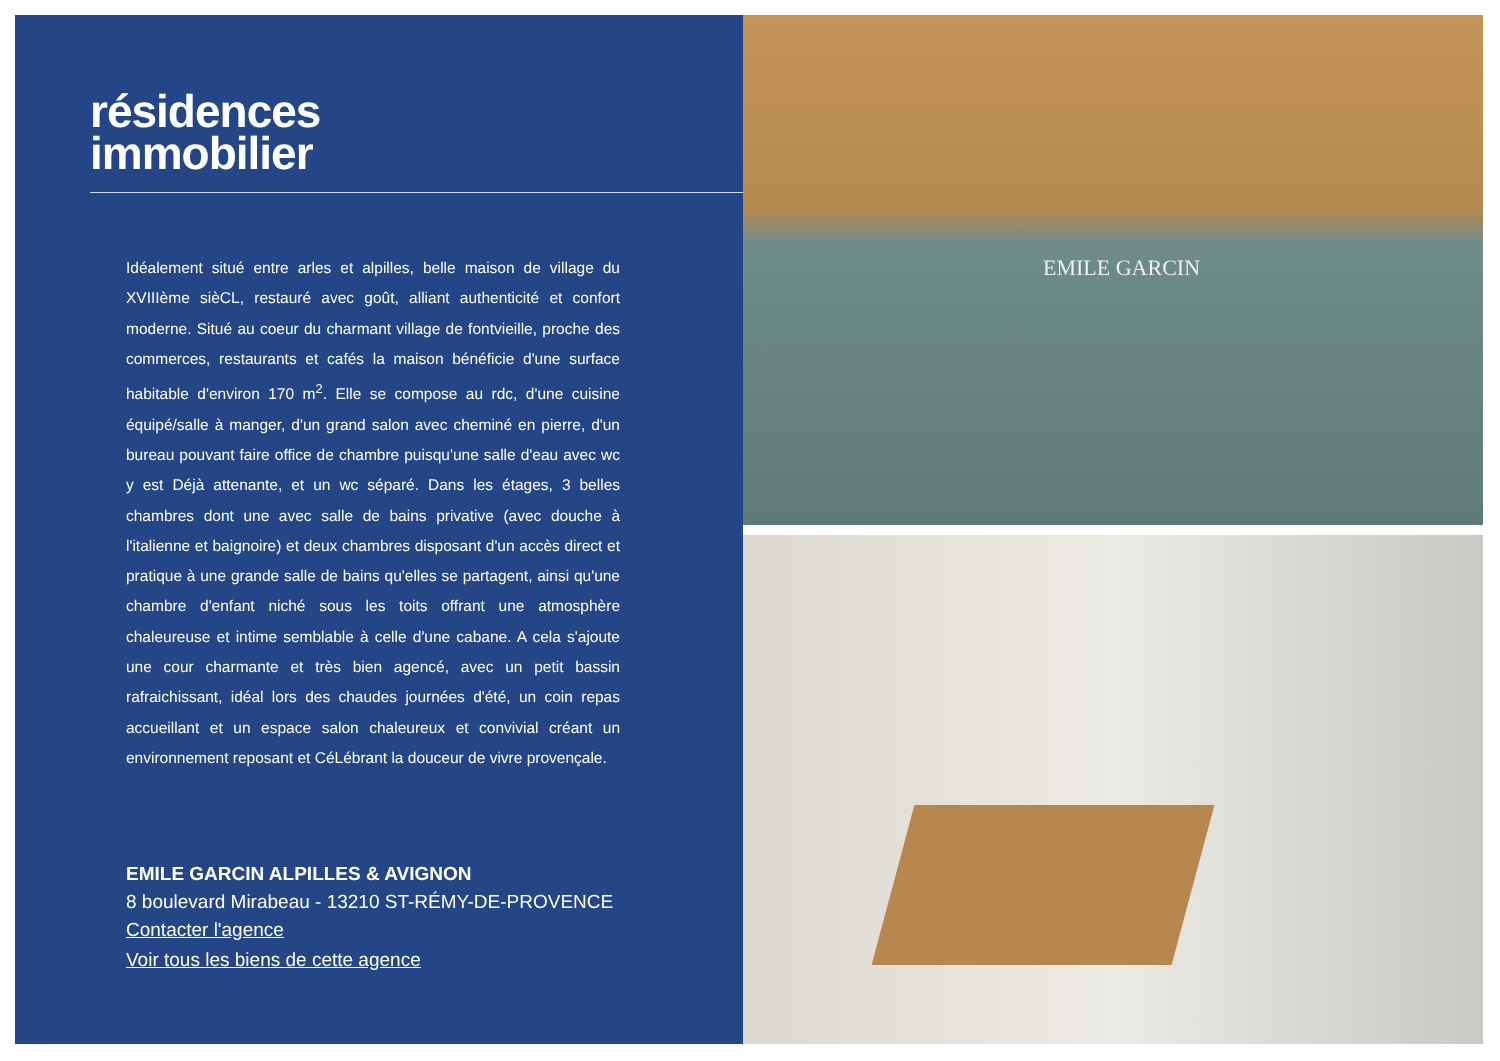résidences
immobilier
Idéalement situé entre arles et alpilles, belle maison de village du XVIIIème sièCL, restauré avec goût, alliant authenticité et confort moderne. Situé au coeur du charmant village de fontvieille, proche des commerces, restaurants et cafés la maison bénéficie d'une surface habitable d'environ 170 m<sup>2</sup>. Elle se compose au rdc, d'une cuisine équipé/salle à manger, d'un grand salon avec cheminé en pierre, d'un bureau pouvant faire office de chambre puisqu'une salle d'eau avec wc y est Déjà attenante, et un wc séparé. Dans les étages, 3 belles chambres dont une avec salle de bains privative (avec douche à l'italienne et baignoire) et deux chambres disposant d'un accès direct et pratique à une grande salle de bains qu'elles se partagent, ainsi qu'une chambre d'enfant niché sous les toits offrant une atmosphère chaleureuse et intime semblable à celle d'une cabane. A cela s'ajoute une cour charmante et très bien agencé, avec un petit bassin rafraichissant, idéal lors des chaudes journées d'été, un coin repas accueillant et un espace salon chaleureux et convivial créant un environnement reposant et CéLébrant la douceur de vivre provençale.
EMILE GARCIN ALPILLES & AVIGNON
8 boulevard Mirabeau - 13210 ST-RÉMY-DE-PROVENCE
Contacter l'agence
Voir tous les biens de cette agence
EMILE GARCIN